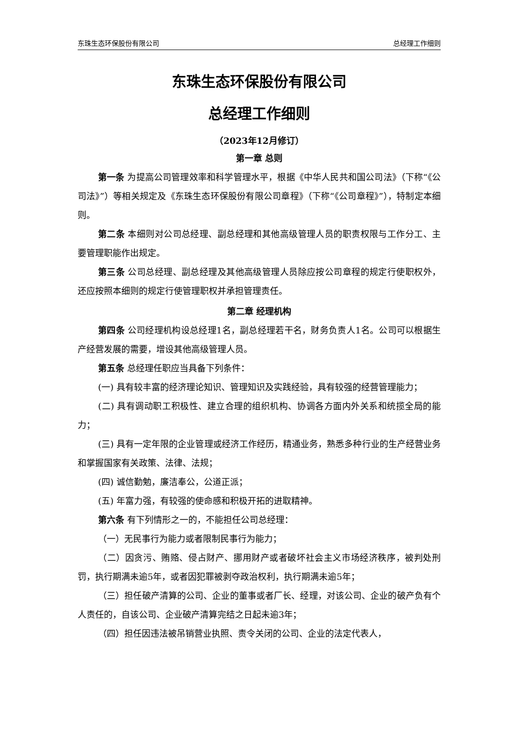东珠生态环保股份有限公司 总经理工作细则
东珠生态环保股份有限公司
总经理工作细则
（2023年12月修订）
第一章 总则
第一条 为提高公司管理效率和科学管理水平，根据《中华人民共和国公司法》（下称“《公司法》”）等相关规定及《东珠生态环保股份有限公司章程》（下称“《公司章程》”），特制定本细则。
第二条 本细则对公司总经理、副总经理和其他高级管理人员的职责权限与工作分工、主要管理职能作出规定。
第三条 公司总经理、副总经理及其他高级管理人员除应按公司章程的规定行使职权外，还应按照本细则的规定行使管理职权并承担管理责任。
第二章 经理机构
第四条 公司经理机构设总经理1名，副总经理若干名，财务负责人1名。公司可以根据生产经营发展的需要，增设其他高级管理人员。
第五条 总经理任职应当具备下列条件：
(一) 具有较丰富的经济理论知识、管理知识及实践经验，具有较强的经营管理能力；
(二) 具有调动职工积极性、建立合理的组织机构、协调各方面内外关系和统揽全局的能力；
(三) 具有一定年限的企业管理或经济工作经历，精通业务，熟悉多种行业的生产经营业务和掌握国家有关政策、法律、法规；
(四) 诚信勤勉，廉洁奉公，公道正派；
(五) 年富力强，有较强的使命感和积极开拓的进取精神。
第六条 有下列情形之一的，不能担任公司总经理：
（一）无民事行为能力或者限制民事行为能力；
（二）因贪污、贿赂、侵占财产、挪用财产或者破坏社会主义市场经济秩序，被判处刑罚，执行期满未逾5年，或者因犯罪被剥夺政治权利，执行期满未逾5年；
（三）担任破产清算的公司、企业的董事或者厂长、经理，对该公司、企业的破产负有个人责任的，自该公司、企业破产清算完结之日起未逾3年；
（四）担任因违法被吊销营业执照、责令关闭的公司、企业的法定代表人，